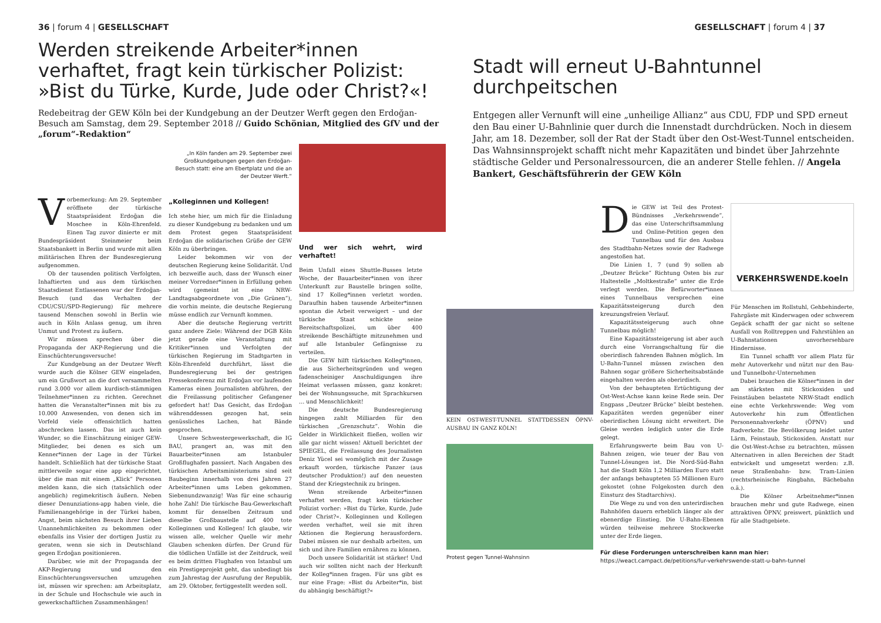36 | forum 4 | GESELLSCHAFT
Werden streikende Arbeiter*innen verhaftet, fragt kein türkischer Polizist: »Bist du Türke, Kurde, Jude oder Christ?«!
Redebeitrag der GEW Köln bei der Kundgebung an der Deutzer Werft gegen den Erdoğan-Besuch am Samstag, dem 29. September 2018 // Guido Schönian, Mitglied des GfV und der „forum“-Redaktion“
Vorbemerkung: Am 29. September eröffnete der türkische Staatspräsident Erdoğan die Moschee in Köln-Ehrenfeld. Einen Tag zuvor dinierte er mit Bundespräsident Steinmeier beim Staatsbankett in Berlin und wurde mit allen militärischen Ehren der Bundesregierung aufgenommen.
Ob der tausenden politisch Verfolgten, Inhaftierten und aus dem türkischen Staatsdienst Entlassenen war der Erdoğan-Besuch (und das Verhalten der CDU/CSU/SPD-Regierung) für mehrere tausend Menschen sowohl in Berlin wie auch in Köln Anlass genug, um ihren Unmut und Protest zu äußern.
Wir müssen sprechen über die Propaganda der AKP-Regierung und die Einschüchterungsversuche!
Zur Kundgebung an der Deutzer Werft wurde auch die Kölner GEW eingeladen, um ein Grußwort an die dort versammelten rund 3.000 vor allem kurdisch-stämmigen Teilnehmer*innen zu richten. Gerechnet hatten die Veranstalter*innen mit bis zu 10.000 Anwesenden, von denen sich im Vorfeld viele offensichtlich hatten abschrecken lassen. Das ist auch kein Wunder, so die Einschätzung einiger GEW-Mitglieder, bei denen es sich um Kenner*innen der Lage in der Türkei handelt. Schließlich hat der türkische Staat mittlerweile sogar eine app eingerichtet, über die man mit einem „Klick“ Personen melden kann, die sich (tatsächlich oder angeblich) regimekritisch äußern. Neben dieser Denunziations-app haben viele, die Familienangehörige in der Türkei haben, Angst, beim nächsten Besuch ihrer Lieben Unannehmlichkeiten zu bekommen oder ebenfalls ins Visier der dortigen Justiz zu geraten, wenn sie sich in Deutschland gegen Erdoğan positionieren.
Darüber, wie mit der Propaganda der AKP-Regierung und den Einschüchterungsversuchen umzugehen ist, müssen wir sprechen: am Arbeitsplatz, in der Schule und Hochschule wie auch in gewerkschaftlichen Zusammenhängen!
„In Köln fanden am 29. September zwei Großkundgebungen gegen den Erdoğan-Besuch statt: eine am Ebertplatz und die an der Deutzer Werft.“
„Kolleginnen und Kollegen!
Ich stehe hier, um mich für die Einladung zu dieser Kundgebung zu bedanken und um dem Protest gegen Staatspräsident Erdoğan die solidarischen Grüße der GEW Köln zu überbringen.
Leider bekommen wir von der deutschen Regierung keine Solidarität. Und ich bezweifle auch, dass der Wunsch einer meiner Vorredner*innen in Erfüllung gehen wird (gemeint ist eine NRW-Landtagsabgeordnete von „Die Grünen“), die vorhin meinte, die deutsche Regierung müsse endlich zur Vernunft kommen.
Aber die deutsche Regierung vertritt ganz andere Ziele: Während der DGB Köln jetzt gerade eine Veranstaltung mit Kritiker*innen und Verfolgten der türkischen Regierung im Stadtgarten in Köln-Ehrenfeld durchführt, lässt die Bundesregierung bei der gestrigen Pressekonferenz mit Erdoğan vor laufenden Kameras einen Journalisten abführen, der die Freilassung politischer Gefangener gefordert hat! Das Gesicht, das Erdoğan währenddessen gezogen hat, sein genüssliches Lachen, hat Bände gesprochen.
Unsere Schwestergewerkschaft, die IG BAU, prangert an, was mit den Bauarbeiter*innen am Istanbuler Großflughafen passiert. Nach Angaben des türkischen Arbeitsministeriums sind seit Baubeginn innerhalb von drei Jahren 27 Arbeiter*innen ums Leben gekommen. Siebenundzwanzig! Was für eine schaurig hohe Zahl! Die türkische Bau-Gewerkschaft kommt für denselben Zeitraum und dieselbe Großbaustelle auf 400 tote Kolleginnen und Kollegen! Ich glaube, wir wissen alle, welcher Quelle wir mehr Glauben schenken dürfen. Der Grund für die tödlichen Unfälle ist der Zeitdruck, weil es beim dritten Flughafen von Istanbul um ein Prestigeprojekt geht, das unbedingt bis zum Jahrestag der Ausrufung der Republik, am 29. Oktober, fertiggestellt werden soll.
Und wer sich wehrt, wird verhaftet!
Beim Unfall eines Shuttle-Busses letzte Woche, der Bauarbeiter*innen von ihrer Unterkunft zur Baustelle bringen sollte, sind 17 Kolleg*innen verletzt worden. Daraufhin haben tausende Arbeiter*innen spontan die Arbeit verweigert – und der türkische Staat schickte seine Bereitschaftspolizei, um über 400 streikende Beschäftigte mitzunehmen und auf alle Istanbuler Gefängnisse zu verteilen.
Die GEW hilft türkischen Kolleg*innen, die aus Sicherheitsgründen und wegen fadenscheiniger Anschuldigungen ihre Heimat verlassen müssen, ganz konkret: bei der Wohnungssuche, mit Sprachkursen … und Menschlichkeit!
Die deutsche Bundesregierung hingegen zahlt Milliarden für den türkischen „Grenzschutz“. Wohin die Gelder in Wirklichkeit fließen, wollen wir alle gar nicht wissen! Aktuell berichtet der SPIEGEL, die Freilassung des Journalisten Deniz Yücel sei womöglich mit der Zusage erkauft worden, türkische Panzer (aus deutscher Produktion!) auf den neuesten Stand der Kriegstechnik zu bringen.
Wenn streikende Arbeiter*innen verhaftet werden, fragt kein türkischer Polizist vorher: »Bist du Türke, Kurde, Jude oder Christ?«. Kolleginnen und Kollegen werden verhaftet, weil sie mit ihren Aktionen die Regierung herausfordern. Dabei müssen sie nur deshalb arbeiten, um sich und ihre Familien ernähren zu können.
Doch unsere Solidarität ist stärker! Und auch wir sollten nicht nach der Herkunft der Kolleg*innen fragen. Für uns gibt es nur eine Frage: »Bist du Arbeiter*in, bist du abhängig beschäftigt?«
GESELLSCHAFT | forum 4 | 37
Stadt will erneut U-Bahntunnel durchpeitschen
Entgegen aller Vernunft will eine „unheilige Allianz“ aus CDU, FDP und SPD erneut den Bau einer U-Bahnlinie quer durch die Innenstadt durchdrücken. Noch in diesem Jahr, am 18. Dezember, soll der Rat der Stadt über den Ost-West-Tunnel entscheiden. Das Wahnsinnsprojekt schafft nicht mehr Kapazitäten und bindet über Jahrzehnte städtische Gelder und Personalressourcen, die an anderer Stelle fehlen. // Angela Bankert, Geschäftsführerin der GEW Köln
KEIN OST-WEST-TUNNEL STATTDESSEN ÖPNV-AUSBAU IN GANZ KÖLN!
Protest gegen Tunnel-Wahnsinn
Die GEW ist Teil des Protest-Bündnisses „Verkehrswende“, das eine Unterschriftsammlung und Online-Petition gegen den Tunnelbau und für den Ausbau des Stadtbahn-Netzes sowie der Radwege angestoßen hat.
Die Linien 1, 7 (und 9) sollen ab „Deutzer Brücke“ Richtung Osten bis zur Haltestelle „Moltkestraße“ unter die Erde verlegt werden. Die Befürworter*innen eines Tunnelbaus versprechen eine Kapazitätssteigerung durch den kreuzungsfreien Verlauf.
Kapazitätssteigerung auch ohne Tunnelbau möglich!
Eine Kapazitätssteigerung ist aber auch durch eine Vorrangschaltung für die oberirdisch fahrenden Bahnen möglich. Im U-Bahn-Tunnel müssen zwischen den Bahnen sogar größere Sicherheitsabstände eingehalten werden als oberirdisch.
Von der behaupteten Ertüchtigung der Ost-West-Achse kann keine Rede sein. Der Engpass „Deutzer Brücke“ bleibt bestehen. Kapazitäten werden gegenüber einer oberirdischen Lösung nicht erweitert. Die Gleise werden lediglich unter die Erde gelegt.
Erfahrungswerte beim Bau von U-Bahnen zeigen, wie teuer der Bau von Tunnel-Lösungen ist. Die Nord-Süd-Bahn hat die Stadt Köln 1,2 Milliarden Euro statt der anfangs behaupteten 55 Millionen Euro gekostet (ohne Folgekosten durch den Einsturz des Stadtarchivs).
Die Wege zu und von den unterirdischen Bahnhöfen dauern erheblich länger als der ebenerdige Einstieg. Die U-Bahn-Ebenen würden teilweise mehrere Stockwerke unter der Erde liegen.
Für diese Forderungen unterschreiben kann man hier:
https://weact.campact.de/petitions/fur-verkehrswende-statt-u-bahn-tunnel
VERKEHRSWENDE.koeln
Für Menschen im Rollstuhl, Gehbehinderte, Fahrgäste mit Kinderwagen oder schwerem Gepäck schafft der gar nicht so seltene Ausfall von Rolltreppen und Fahrstühlen an U-Bahnstationen unvorhersehbare Hindernisse.
Ein Tunnel schafft vor allem Platz für mehr Autoverkehr und nützt nur den Bau- und Tunnelbohr-Unternehmen
Dabei brauchen die Kölner*innen in der am stärksten mit Stickoxiden und Feinstäuben belastete NRW-Stadt endlich eine echte Verkehrswende: Weg vom Autoverkehr hin zum Öffentlichen Personennahverkehr (ÖPNV) und Radverkehr. Die Bevölkerung leidet unter Lärm, Feinstaub, Stickoxiden. Anstatt nur die Ost-West-Achse zu betrachten, müssen Alternativen in allen Bereichen der Stadt entwickelt und umgesetzt werden: z.B. neue Straßenbahn- bzw. Tram-Linien (rechtsrheinische Ringbahn, Bächebahn o.ä.).
Die Kölner Arbeitnehmer*innen brauchen mehr und gute Radwege, einen attraktiven ÖPNV, preiswert, pünktlich und für alle Stadtgebiete.